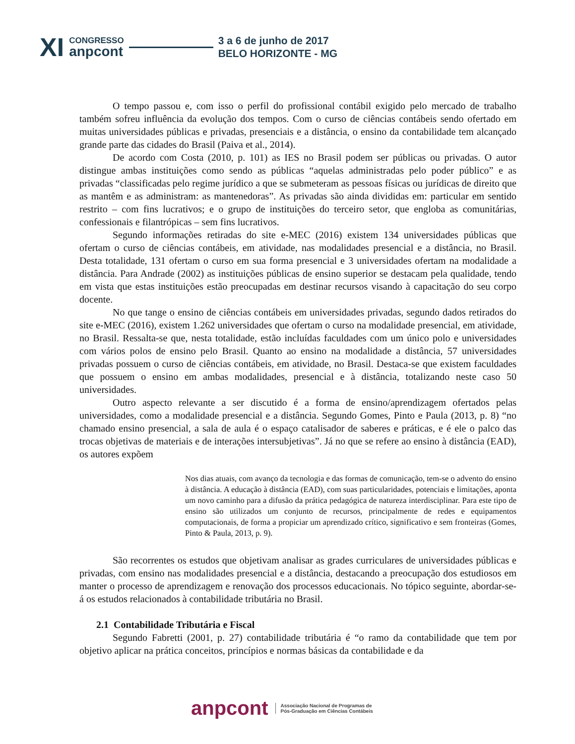XI
CONGRESSO
anpcont
3 a 6 de junho de 2017
BELO HORIZONTE - MG
O tempo passou e, com isso o perfil do profissional contábil exigido pelo mercado de trabalho também sofreu influência da evolução dos tempos. Com o curso de ciências contábeis sendo ofertado em muitas universidades públicas e privadas, presenciais e a distância, o ensino da contabilidade tem alcançado grande parte das cidades do Brasil (Paiva et al., 2014).
De acordo com Costa (2010, p. 101) as IES no Brasil podem ser públicas ou privadas. O autor distingue ambas instituições como sendo as públicas “aquelas administradas pelo poder público” e as privadas “classificadas pelo regime jurídico a que se submeteram as pessoas físicas ou jurídicas de direito que as mantêm e as administram: as mantenedoras”. As privadas são ainda divididas em: particular em sentido restrito – com fins lucrativos; e o grupo de instituições do terceiro setor, que engloba as comunitárias, confessionais e filantrópicas – sem fins lucrativos.
Segundo informações retiradas do site e-MEC (2016) existem 134 universidades públicas que ofertam o curso de ciências contábeis, em atividade, nas modalidades presencial e a distância, no Brasil. Desta totalidade, 131 ofertam o curso em sua forma presencial e 3 universidades ofertam na modalidade a distância. Para Andrade (2002) as instituições públicas de ensino superior se destacam pela qualidade, tendo em vista que estas instituições estão preocupadas em destinar recursos visando à capacitação do seu corpo docente.
No que tange o ensino de ciências contábeis em universidades privadas, segundo dados retirados do site e-MEC (2016), existem 1.262 universidades que ofertam o curso na modalidade presencial, em atividade, no Brasil. Ressalta-se que, nesta totalidade, estão incluídas faculdades com um único polo e universidades com vários polos de ensino pelo Brasil. Quanto ao ensino na modalidade a distância, 57 universidades privadas possuem o curso de ciências contábeis, em atividade, no Brasil. Destaca-se que existem faculdades que possuem o ensino em ambas modalidades, presencial e à distância, totalizando neste caso 50 universidades.
Outro aspecto relevante a ser discutido é a forma de ensino/aprendizagem ofertados pelas universidades, como a modalidade presencial e a distância. Segundo Gomes, Pinto e Paula (2013, p. 8) “no chamado ensino presencial, a sala de aula é o espaço catalisador de saberes e práticas, e é ele o palco das trocas objetivas de materiais e de interações intersubjetivas”. Já no que se refere ao ensino à distância (EAD), os autores expõem
Nos dias atuais, com avanço da tecnologia e das formas de comunicação, tem-se o advento do ensino à distância. A educação à distância (EAD), com suas particularidades, potenciais e limitações, aponta um novo caminho para a difusão da prática pedagógica de natureza interdisciplinar. Para este tipo de ensino são utilizados um conjunto de recursos, principalmente de redes e equipamentos computacionais, de forma a propiciar um aprendizado crítico, significativo e sem fronteiras (Gomes, Pinto & Paula, 2013, p. 9).
São recorrentes os estudos que objetivam analisar as grades curriculares de universidades públicas e privadas, com ensino nas modalidades presencial e a distância, destacando a preocupação dos estudiosos em manter o processo de aprendizagem e renovação dos processos educacionais. No tópico seguinte, abordar-se-á os estudos relacionados à contabilidade tributária no Brasil.
2.1 Contabilidade Tributária e Fiscal
Segundo Fabretti (2001, p. 27) contabilidade tributária é “o ramo da contabilidade que tem por objetivo aplicar na prática conceitos, princípios e normas básicas da contabilidade e da
anpcont
Associação Nacional de Programas de
Pós-Graduação em Ciências Contábeis